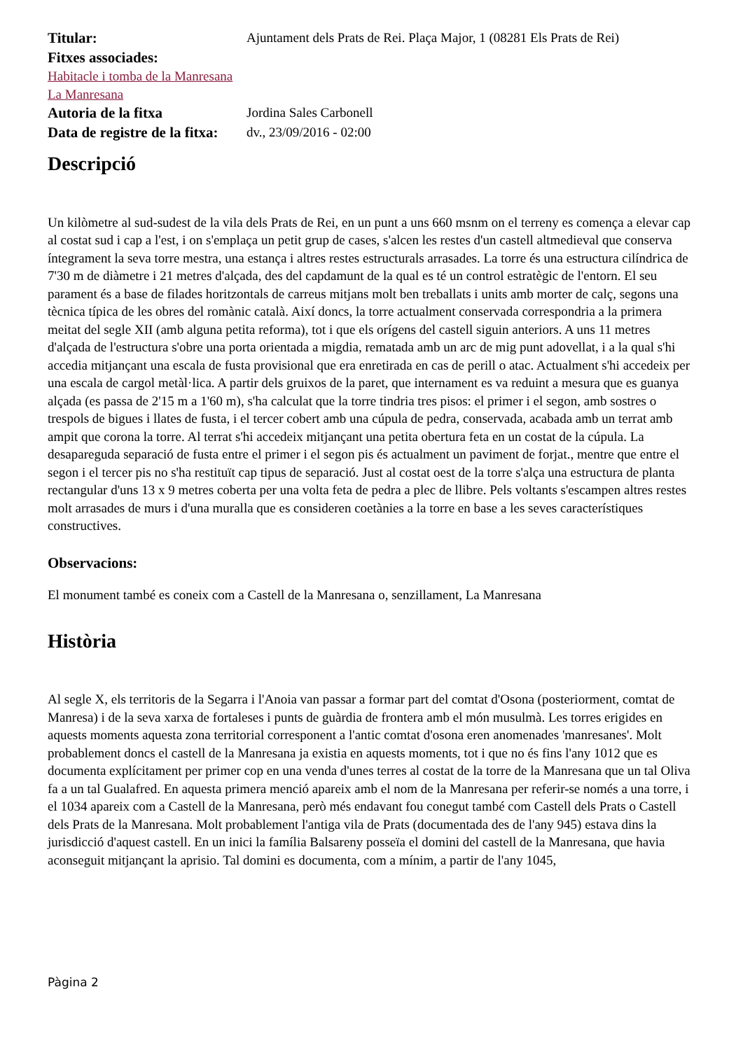Titular: Ajuntament dels Prats de Rei. Plaça Major, 1 (08281 Els Prats de Rei)
Fitxes associades:
Habitacle i tomba de la Manresana
La Manresana
Autoria de la fitxa Jordina Sales Carbonell
Data de registre de la fitxa:
dv., 23/09/2016 - 02:00
Descripció
Un kilòmetre al sud-sudest de la vila dels Prats de Rei, en un punt a uns 660 msnm on el terreny es comença a elevar cap al costat sud i cap a l'est, i on s'emplaça un petit grup de cases, s'alcen les restes d'un castell altmedieval que conserva íntegrament la seva torre mestra, una estança i altres restes estructurals arrasades. La torre és una estructura cilíndrica de 7'30 m de diàmetre i 21 metres d'alçada, des del capdamunt de la qual es té un control estratègic de l'entorn. El seu parament és a base de filades horitzontals de carreus mitjans molt ben treballats i units amb morter de calç, segons una tècnica típica de les obres del romànic català. Així doncs, la torre actualment conservada correspondria a la primera meitat del segle XII (amb alguna petita reforma), tot i que els orígens del castell siguin anteriors. A uns 11 metres d'alçada de l'estructura s'obre una porta orientada a migdia, rematada amb un arc de mig punt adovellat, i a la qual s'hi accedia mitjançant una escala de fusta provisional que era enretirada en cas de perill o atac. Actualment s'hi accedeix per una escala de cargol metàl·lica. A partir dels gruixos de la paret, que internament es va reduint a mesura que es guanya alçada (es passa de 2'15 m a 1'60 m), s'ha calculat que la torre tindria tres pisos: el primer i el segon, amb sostres o trespols de bigues i llates de fusta, i el tercer cobert amb una cúpula de pedra, conservada, acabada amb un terrat amb ampit que corona la torre. Al terrat s'hi accedeix mitjançant una petita obertura feta en un costat de la cúpula. La desapareguda separació de fusta entre el primer i el segon pis és actualment un paviment de forjat., mentre que entre el segon i el tercer pis no s'ha restituït cap tipus de separació. Just al costat oest de la torre s'alça una estructura de planta rectangular d'uns 13 x 9 metres coberta per una volta feta de pedra a plec de llibre. Pels voltants s'escampen altres restes molt arrasades de murs i d'una muralla que es consideren coetànies a la torre en base a les seves característiques constructives.
Observacions:
El monument també es coneix com a Castell de la Manresana o, senzillament, La Manresana
Història
Al segle X, els territoris de la Segarra i l'Anoia van passar a formar part del comtat d'Osona (posteriorment, comtat de Manresa) i de la seva xarxa de fortaleses i punts de guàrdia de frontera amb el món musulmà. Les torres erigides en aquests moments aquesta zona territorial corresponent a l'antic comtat d'osona eren anomenades 'manresanes'. Molt probablement doncs el castell de la Manresana ja existia en aquests moments, tot i que no és fins l'any 1012 que es documenta explícitament per primer cop en una venda d'unes terres al costat de la torre de la Manresana que un tal Oliva fa a un tal Gualafred. En aquesta primera menció apareix amb el nom de la Manresana per referir-se només a una torre, i el 1034 apareix com a Castell de la Manresana, però més endavant fou conegut també com Castell dels Prats o Castell dels Prats de la Manresana. Molt probablement l'antiga vila de Prats (documentada des de l'any 945) estava dins la jurisdicció d'aquest castell. En un inici la família Balsareny posseïa el domini del castell de la Manresana, que havia aconseguit mitjançant la aprisio. Tal domini es documenta, com a mínim, a partir de l'any 1045,
Pàgina 2